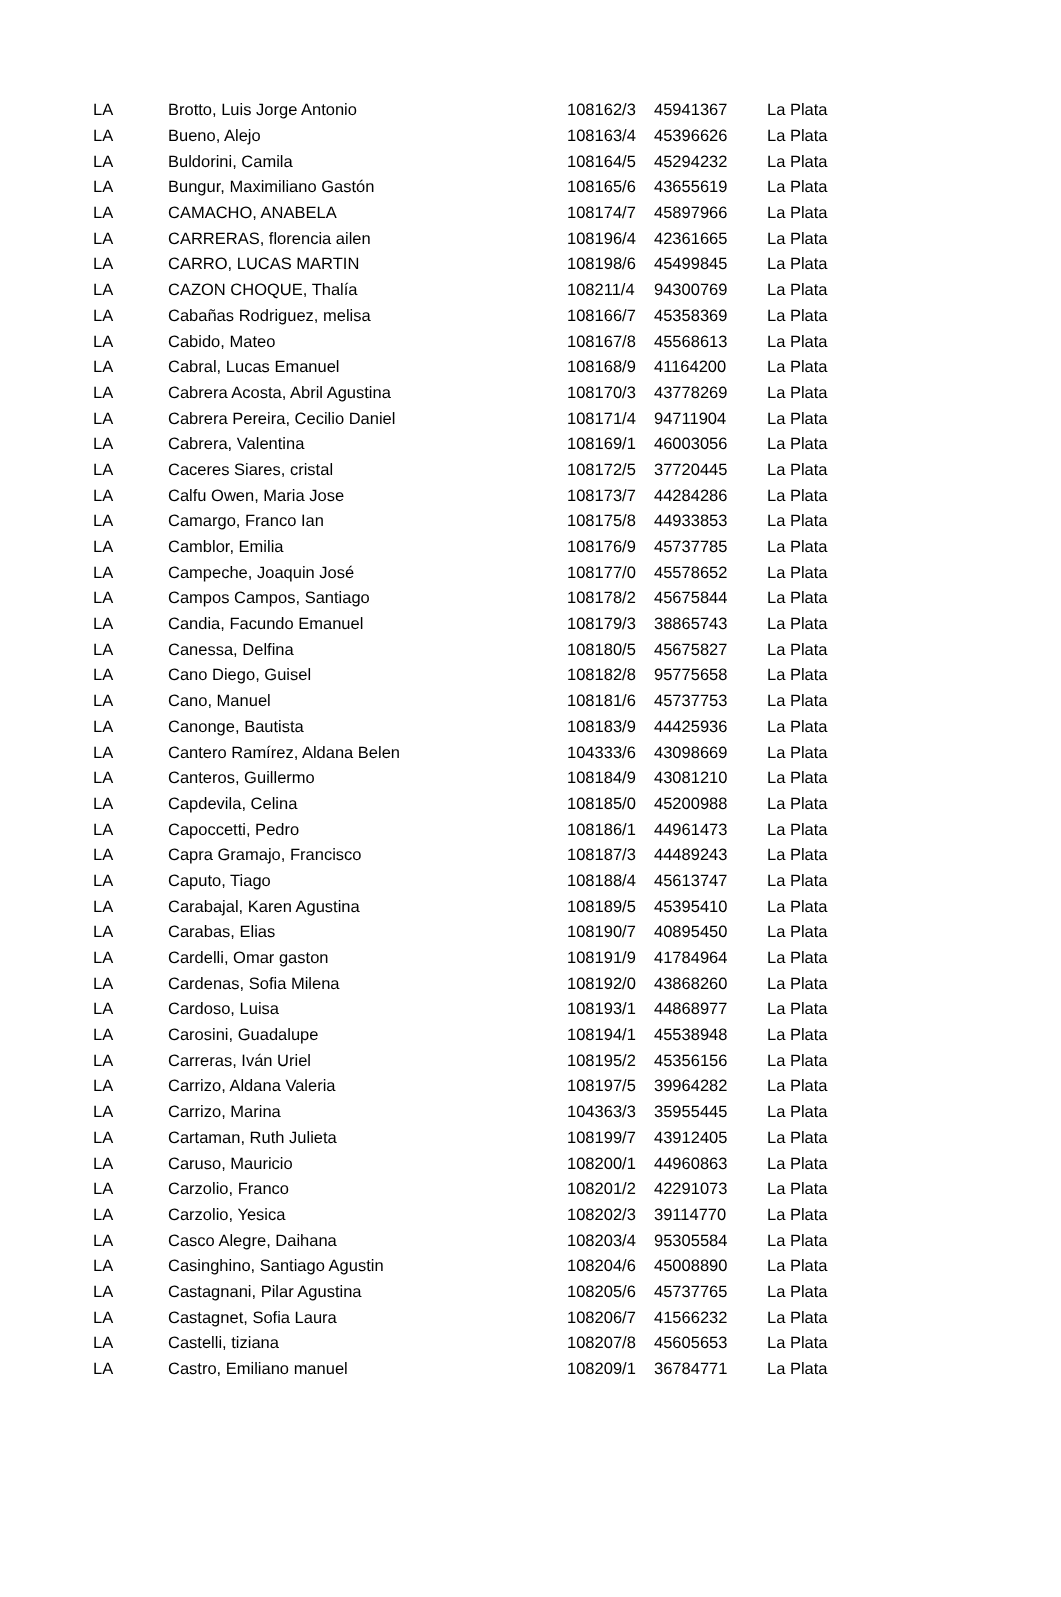| LA | Brotto, Luis Jorge Antonio | 108162/3 | 45941367 | La Plata |
| LA | Bueno, Alejo | 108163/4 | 45396626 | La Plata |
| LA | Buldorini, Camila | 108164/5 | 45294232 | La Plata |
| LA | Bungur, Maximiliano Gastón | 108165/6 | 43655619 | La Plata |
| LA | CAMACHO, ANABELA | 108174/7 | 45897966 | La Plata |
| LA | CARRERAS, florencia ailen | 108196/4 | 42361665 | La Plata |
| LA | CARRO, LUCAS MARTIN | 108198/6 | 45499845 | La Plata |
| LA | CAZON CHOQUE, Thalía | 108211/4 | 94300769 | La Plata |
| LA | Cabañas Rodriguez, melisa | 108166/7 | 45358369 | La Plata |
| LA | Cabido, Mateo | 108167/8 | 45568613 | La Plata |
| LA | Cabral, Lucas Emanuel | 108168/9 | 41164200 | La Plata |
| LA | Cabrera Acosta, Abril Agustina | 108170/3 | 43778269 | La Plata |
| LA | Cabrera Pereira, Cecilio Daniel | 108171/4 | 94711904 | La Plata |
| LA | Cabrera, Valentina | 108169/1 | 46003056 | La Plata |
| LA | Caceres Siares, cristal | 108172/5 | 37720445 | La Plata |
| LA | Calfu Owen, Maria Jose | 108173/7 | 44284286 | La Plata |
| LA | Camargo, Franco Ian | 108175/8 | 44933853 | La Plata |
| LA | Camblor, Emilia | 108176/9 | 45737785 | La Plata |
| LA | Campeche, Joaquin José | 108177/0 | 45578652 | La Plata |
| LA | Campos Campos, Santiago | 108178/2 | 45675844 | La Plata |
| LA | Candia, Facundo Emanuel | 108179/3 | 38865743 | La Plata |
| LA | Canessa, Delfina | 108180/5 | 45675827 | La Plata |
| LA | Cano Diego, Guisel | 108182/8 | 95775658 | La Plata |
| LA | Cano, Manuel | 108181/6 | 45737753 | La Plata |
| LA | Canonge, Bautista | 108183/9 | 44425936 | La Plata |
| LA | Cantero Ramírez, Aldana Belen | 104333/6 | 43098669 | La Plata |
| LA | Canteros, Guillermo | 108184/9 | 43081210 | La Plata |
| LA | Capdevila, Celina | 108185/0 | 45200988 | La Plata |
| LA | Capoccetti, Pedro | 108186/1 | 44961473 | La Plata |
| LA | Capra Gramajo, Francisco | 108187/3 | 44489243 | La Plata |
| LA | Caputo, Tiago | 108188/4 | 45613747 | La Plata |
| LA | Carabajal, Karen Agustina | 108189/5 | 45395410 | La Plata |
| LA | Carabas, Elias | 108190/7 | 40895450 | La Plata |
| LA | Cardelli, Omar gaston | 108191/9 | 41784964 | La Plata |
| LA | Cardenas, Sofia Milena | 108192/0 | 43868260 | La Plata |
| LA | Cardoso, Luisa | 108193/1 | 44868977 | La Plata |
| LA | Carosini, Guadalupe | 108194/1 | 45538948 | La Plata |
| LA | Carreras, Iván Uriel | 108195/2 | 45356156 | La Plata |
| LA | Carrizo, Aldana Valeria | 108197/5 | 39964282 | La Plata |
| LA | Carrizo, Marina | 104363/3 | 35955445 | La Plata |
| LA | Cartaman, Ruth Julieta | 108199/7 | 43912405 | La Plata |
| LA | Caruso, Mauricio | 108200/1 | 44960863 | La Plata |
| LA | Carzolio, Franco | 108201/2 | 42291073 | La Plata |
| LA | Carzolio, Yesica | 108202/3 | 39114770 | La Plata |
| LA | Casco Alegre, Daihana | 108203/4 | 95305584 | La Plata |
| LA | Casinghino, Santiago Agustin | 108204/6 | 45008890 | La Plata |
| LA | Castagnani, Pilar Agustina | 108205/6 | 45737765 | La Plata |
| LA | Castagnet, Sofia Laura | 108206/7 | 41566232 | La Plata |
| LA | Castelli, tiziana | 108207/8 | 45605653 | La Plata |
| LA | Castro, Emiliano manuel | 108209/1 | 36784771 | La Plata |